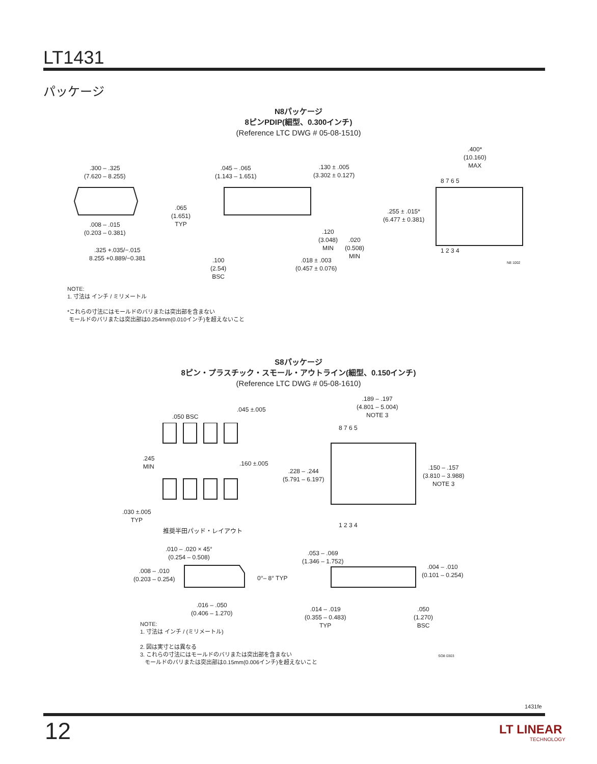LT1431
パッケージ
N8パッケージ
8ピンPDIP(細型、0.300インチ)
(Reference LTC DWG # 05-08-1510)
.300 – .325
(7.620 – 8.255)
.008 – .015
(0.203 – 0.381)
.325 +.035/−.015
8.255 +0.889/−0.381
.045 – .065
(1.143 – 1.651)
.065
(1.651)
TYP
.100
(2.54)
BSC
.130 ± .005
(3.302 ± 0.127)
.120
(3.048)
MIN
.020
(0.508)
MIN
.018 ± .003
(0.457 ± 0.076)
.400*
(10.160)
MAX
.255 ± .015*
(6.477 ± 0.381)
8 7 6 5
1 2 3 4
N8 1002
NOTE:
1. 寸法は インチ / ミリメートル
*これらの寸法にはモールドのバリまたは突出部を含まない
モールドのバリまたは突出部は0.254mm(0.010インチ)を超えないこと
S8パッケージ
8ピン・プラスチック・スモール・アウトライン(細型、0.150インチ)
(Reference LTC DWG # 05-08-1610)
.050 BSC
.045 ±.005
.245
MIN
.160 ±.005
.030 ±.005
TYP
推奨半田パッド・レイアウト
.189 – .197
(4.801 – 5.004)
NOTE 3
8 7 6 5
.228 – .244
(5.791 – 6.197)
.150 – .157
(3.810 – 3.988)
NOTE 3
1 2 3 4
.010 – .020 × 45°
(0.254 – 0.508)
.008 – .010
(0.203 – 0.254)
0°– 8° TYP
.016 – .050
(0.406 – 1.270)
.053 – .069
(1.346 – 1.752)
.004 – .010
(0.101 – 0.254)
.014 – .019
(0.355 – 0.483)
TYP
.050
(1.270)
BSC
NOTE:
1. 寸法は インチ / (ミリメートル)
2. 図は実寸とは異なる
3. これらの寸法にはモールドのバリまたは突出部を含まない
モールドのバリまたは突出部は0.15mm(0.006インチ)を超えないこと
SO8 0303
1431fe
12
LT LINEAR
TECHNOLOGY